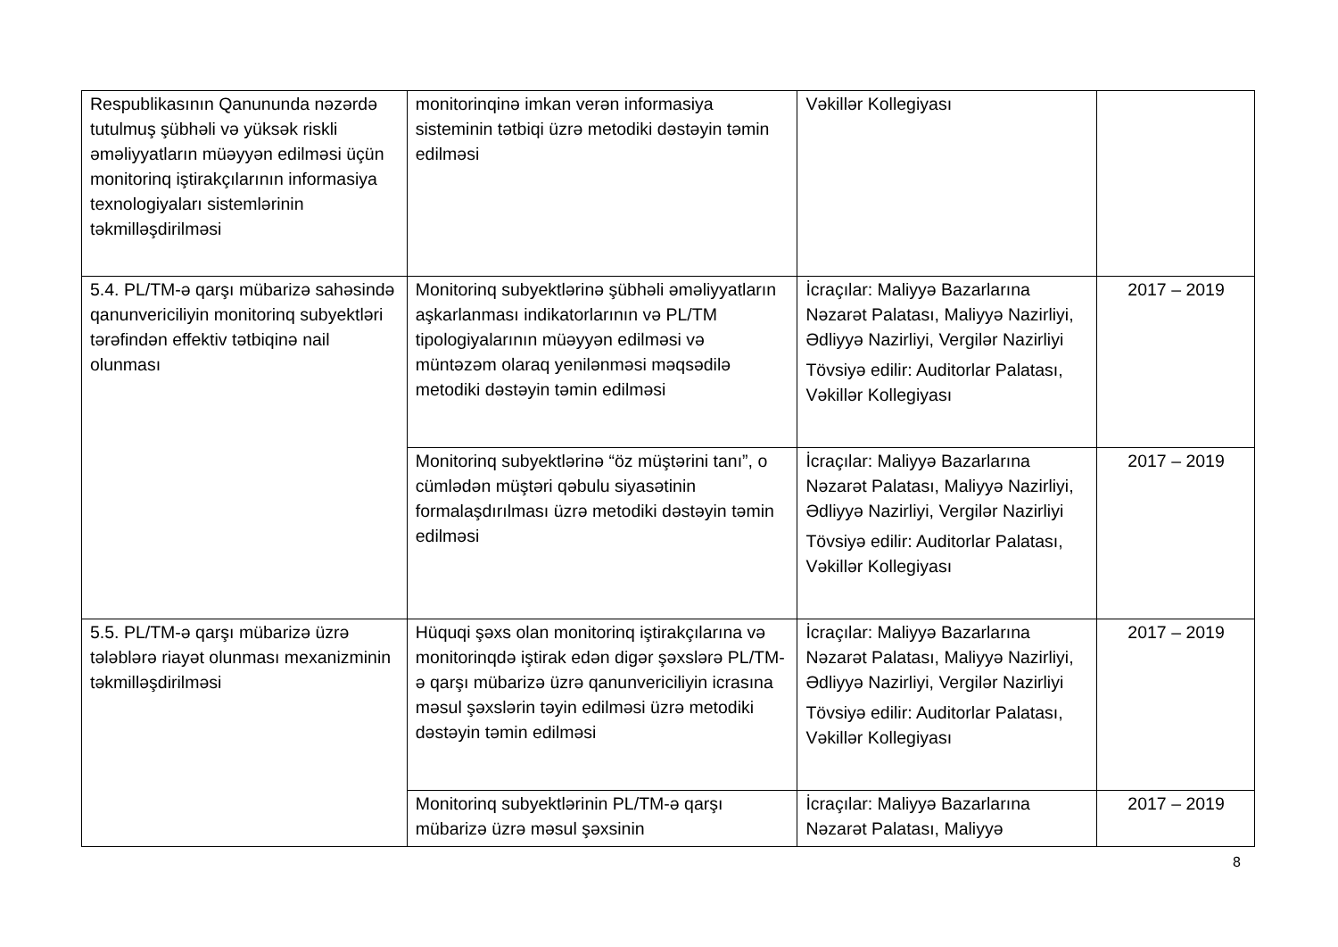| Respublikasının Qanununda nəzərdə tutulmuş şübhəli və yüksək riskli əməliyyatların müəyyən edilməsi üçün monitorinq iştirakçılarının informasiya texnologiyaları sistemlərinin təkmilləşdirilməsi | monitorinqinə imkan verən informasiya sisteminin tətbiqi üzrə metodiki dəstəyin təmin edilməsi | Vəkillər Kollegiyası | |
| 5.4. PL/TM-ə qarşı mübarizə sahəsində qanunvericiliyin monitorinq subyektləri tərəfindən effektiv tətbiqinə nail olunması | Monitorinq subyektlərinə şübhəli əməliyyatların aşkarlanması indikatorlarının və PL/TM tipologiyalarının müəyyən edilməsi və müntəzəm olaraq yenilənməsi məqsədilə metodiki dəstəyin təmin edilməsi | İcraçılar: Maliyyə Bazarlarına Nəzarət Palatası, Maliyyə Nazirliyi, Ədliyyə Nazirliyi, Vergilər Nazirliyi Tövsiyə edilir: Auditorlar Palatası, Vəkillər Kollegiyası | 2017 – 2019 |
| | Monitorinq subyektlərinə “öz müştərini tanı”, o cümlədən müştəri qəbulu siyasətinin formalaşdırılması üzrə metodiki dəstəyin təmin edilməsi | İcraçılar: Maliyyə Bazarlarına Nəzarət Palatası, Maliyyə Nazirliyi, Ədliyyə Nazirliyi, Vergilər Nazirliyi Tövsiyə edilir: Auditorlar Palatası, Vəkillər Kollegiyası | 2017 – 2019 |
| 5.5. PL/TM-ə qarşı mübarizə üzrə tələblərə riayət olunması mexanizminin təkmilləşdirilməsi | Hüquqi şəxs olan monitorinq iştirakçılarına və monitorinqdə iştirak edən digər şəxslərə PL/TM-ə qarşı mübarizə üzrə qanunvericiliyin icrasına məsul şəxslərin təyin edilməsi üzrə metodiki dəstəyin təmin edilməsi | İcraçılar: Maliyyə Bazarlarına Nəzarət Palatası, Maliyyə Nazirliyi, Ədliyyə Nazirliyi, Vergilər Nazirliyi Tövsiyə edilir: Auditorlar Palatası, Vəkillər Kollegiyası | 2017 – 2019 |
| | Monitorinq subyektlərinin PL/TM-ə qarşı mübarizə üzrə məsul şəxsinin | İcraçılar: Maliyyə Bazarlarına Nəzarət Palatası, Maliyyə | 2017 – 2019 |
8